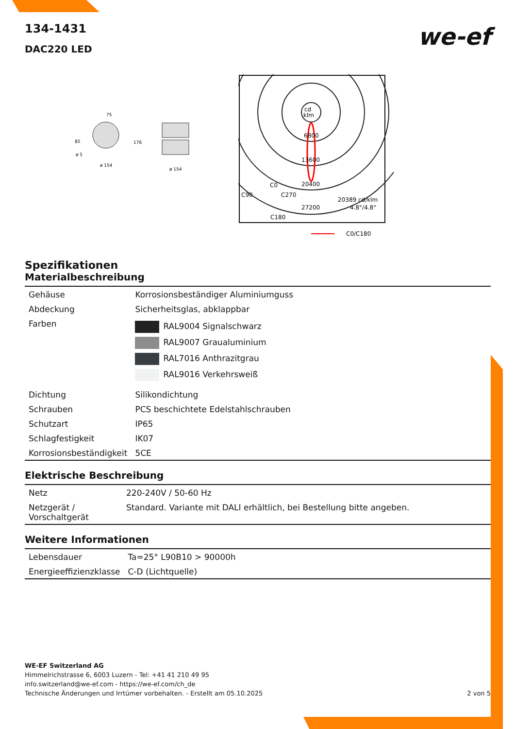we-ef
134-1431
DAC220 LED
75
85
ø 5
ø 154
176
ø 154
cd
klm
6800
13600
20400
C0
C90
C270
27200
C180
20389 cd/klm
4.8°/4.8°
C0/C180
Spezifikationen
Materialbeschreibung
| Gehäuse | Korrosionsbeständiger Aluminiumguss |
| Abdeckung | Sicherheitsglas, abklappbar |
| Farben | RAL9004 Signalschwarz RAL9007 Graualuminium RAL7016 Anthrazitgrau RAL9016 Verkehrsweiß |
| Dichtung | Silikondichtung |
| Schrauben | PCS beschichtete Edelstahlschrauben |
| Schutzart | IP65 |
| Schlagfestigkeit | IK07 |
| Korrosionsbeständigkeit | 5CE |
Elektrische Beschreibung
| Netz | 220-240V / 50-60 Hz |
| Netzgerät / Vorschaltgerät | Standard. Variante mit DALI erhältlich, bei Bestellung bitte angeben. |
Weitere Informationen
| Lebensdauer | Ta=25° L90B10 > 90000h |
| Energieeffizienzklasse | C-D (Lichtquelle) |
WE-EF Switzerland AG
Himmelrichstrasse 6, 6003 Luzern - Tel: +41 41 210 49 95
info.switzerland@we-ef.com - https://we-ef.com/ch_de
Technische Änderungen und Irrtümer vorbehalten. - Erstellt am 05.10.2025 2 von 5